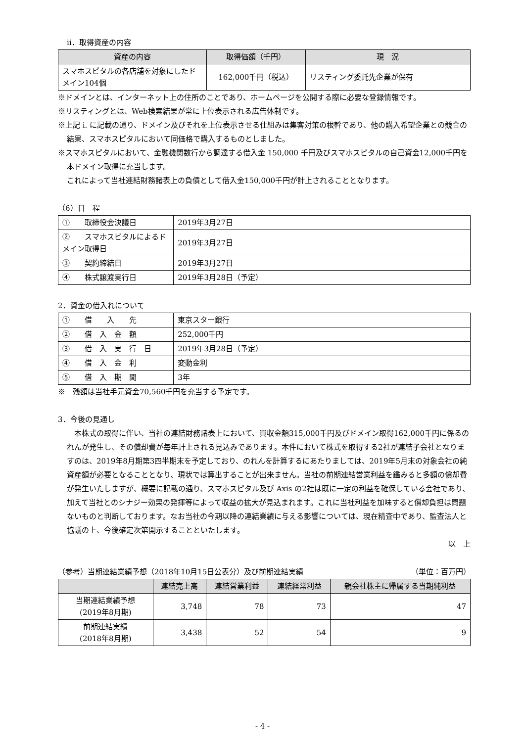ⅱ．取得資産の内容
| 資産の内容 | 取得価額（千円） | 現 況 |
| --- | --- | --- |
| スマホスピタルの各店舗を対象にしたドメイン104個 | 162,000千円（税込） | リスティング委託先企業が保有 |
※ドメインとは、インターネット上の住所のことであり、ホームページを公開する際に必要な登録情報です。
※リスティングとは、Web検索結果が常に上位表示される広告体制です。
※上記 i. に記載の通り、ドメイン及びそれを上位表示させる仕組みは集客対策の根幹であり、他の購入希望企業との競合の結果、スマホスピタルにおいて同価格で購入するものとしました。
※スマホスピタルにおいて、金融機関数行から調達する借入金 150,000 千円及びスマホスピタルの自己資金12,000千円を本ドメイン取得に充当します。
これによって当社連結財務諸表上の負債として借入金150,000千円が計上されることとなります。
（6）日　程
| ① 取締役会決議日 | 2019年3月27日 |
| ② スマホスピタルによるドメイン取得日 | 2019年3月27日 |
| ③ 契約締結日 | 2019年3月27日 |
| ④ 株式譲渡実行日 | 2019年3月28日（予定） |
2．資金の借入れについて
| ① 借 入 先 | 東京スター銀行 |
| ② 借 入 金 額 | 252,000千円 |
| ③ 借 入 実 行 日 | 2019年3月28日（予定） |
| ④ 借 入 金 利 | 変動金利 |
| ⑤ 借 入 期 間 | 3年 |
※　残額は当社手元資金70,560千円を充当する予定です。
3．今後の見通し
　本株式の取得に伴い、当社の連結財務諸表上において、買収金額315,000千円及びドメイン取得162,000千円に係るのれんが発生し、その償却費が毎年計上される見込みであります。本件において株式を取得する2社が連結子会社となりますのは、2019年8月期第3四半期末を予定しており、のれんを計算するにあたりましては、2019年5月末の対象会社の純資産額が必要となることとなり、現状では算出することが出来ません。当社の前期連結営業利益を鑑みると多額の償却費が発生いたしますが、概要に記載の通り、スマホスピタル及び Axis の2社は既に一定の利益を確保している会社であり、加えて当社とのシナジー効果の発揮等によって収益の拡大が見込まれます。これに当社利益を加味すると償却負担は問題ないものと判断しております。なお当社の今期以降の連結業績に与える影響については、現在精査中であり、監査法人と協議の上、今後確定次第開示することといたします。
以　上
（参考）当期連結業績予想（2018年10月15日公表分）及び前期連結実績 （単位：百万円）
| | 連結売上高 | 連結営業利益 | 連結経常利益 | 親会社株主に帰属する当期純利益 |
| --- | --- | --- | --- | --- |
| 当期連結業績予想 (2019年8月期) | 3,748 | 78 | 73 | 47 |
| 前期連結実績 (2018年8月期) | 3,438 | 52 | 54 | 9 |
- 4 -